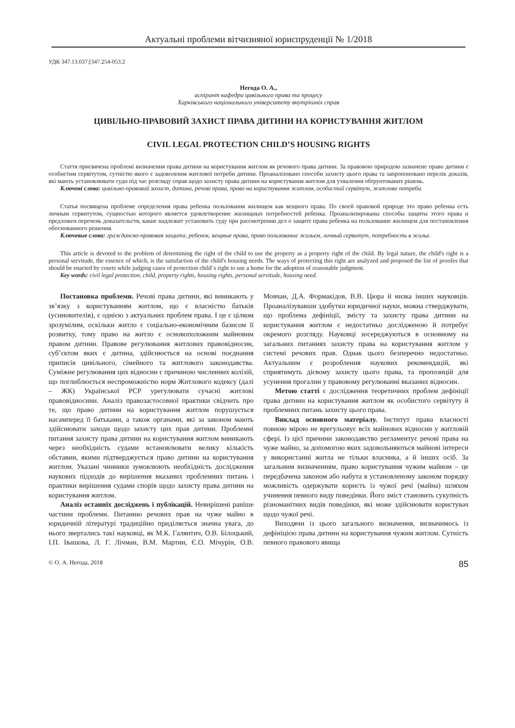Актуальні проблеми вітчизняної юриспруденції № 1/2018
УДК 347.13.037:[347.254-053.2
Негода О. А.,
аспірант кафедри цивільного права та процесу
Харківського національного університету внутрішніх справ
ЦИВІЛЬНО-ПРАВОВИЙ ЗАХИСТ ПРАВА ДИТИНИ НА КОРИСТУВАННЯ ЖИТЛОМ
CIVIL LEGAL PROTECTION CHILD’S HOUSING RIGHTS
Стаття присвячена проблемі визначення права дитини на користування житлом як речового права дитини. За правовою природою зазначене право дитини є особистим сервітутом, сутністю якого є задоволення житлової потреби дитини. Проаналізовано способи захисту цього права та запропоновано перелік доказів, які мають установлювати суди під час розгляду справ щодо захисту права дитини на користування житлом для ухвалення обґрунтованих рішень.
Ключові слова: цивільно-правовий захист, дитина, речові права, право на користування житлом, особистий сервітут, житлова потреба.
Статья посвящена проблеме определения права ребенка пользования жилищем как вещного права. По своей правовой природе это право ребенка есть личным сервитутом, сущностью которого является удовлетворение жилищных потребностей ребенка. Проанализированы способы защиты этого права и предложен перечень доказательств, какие надлежит установить суду при рассмотрении дел о защите права ребенка на пользование жилищем для постановления обоснованного решения.
Ключевые слова: гражданско-правовая защита, ребенок, вещные права, право пользование жильем, личный сервитут, потребность в жилье.
This article is devoted to the problem of determining the right of the child to use the property as a property right of the child. By legal nature, the child's right is a personal servitude, the essence of which, is the satisfaction of the child's housing needs. The ways of protecting this right are analyzed and proposed the list of proofes that should be enacted by courts while judging cases of protection child`s right to use a home for the adoption of reasonable judgment.
Key words: civil legal protection, child, property rights, housing rights, personal servitude, housing need.
Постановка проблеми. Речові права дитини, які виникають у зв’язку з користуванням житлом, що є власністю батьків (усиновителів), є однією з актуальних проблем права. І це є цілком зрозумілим, оскільки житло є соціально-економічним базисом її розвитку, тому право на житло є основоположним майновим правом дитини. Правове регулювання житлових правовідносин, суб’єктом яких є дитина, здійснюється на основі поєднання приписів цивільного, сімейного та житлового законодавства. Суміжне регулювання цих відносин є причиною численних колізій, що поглиблюється неспроможністю норм Житлового кодексу (далі – ЖК) Української РСР урегулювати сучасні житлові правовідносини. Аналіз правозастосовної практики свідчить про те, що право дитини на користування житлом порушується насамперед її батьками, а також органами, які за законом мають здійснювати заходи щодо захисту цих прав дитини. Проблемні питання захисту права дитини на користування житлом виникають через необхідність судами встановлювати велику кількість обставин, якими підтверджується право дитини на користування житлом. Указані чинники зумовлюють необхідність дослідження наукових підходів до вирішення вказаних проблемних питань і практики вирішення судами спорів щодо захисту права дитини на користування житлом.
Аналіз останніх досліджень і публікацій. Невирішені раніше частини проблеми. Питанню речових прав на чуже майно в юридичній літературі традиційно приділяється значна увага, до нього звертались такі науковці, як М.К. Галянтич, О.В. Білоцький, І.П. Івашова, Л. Г. Лічман, В.М. Мартин, Є.О. Мічурін, О.В. Мовчан, Д.А. Формакідов, В.В. Цюра й низка інших науковців. Проаналізувавши здобутки юридичної науки, можна стверджувати, що проблема дефініції, змісту та захисту права дитини на користування житлом є недостатньо дослідженою й потребує окремого розгляду. Науковці зосереджуються в основному на загальних питаннях захисту права на користування житлом у системі речових прав. Однак цього безперечно недостатньо. Актуальним є розроблення наукових рекомендацій, які сприятимуть дієвому захисту цього права, та пропозицій для усунення прогалин у правовому регулюванні вказаних відносин.
Метою статті є дослідження теоретичних проблем дефініції права дитини на користування житлом як особистого сервітуту й проблемних питань захисту цього права.
Виклад основного матеріалу. Інститут права власності повною мірою не врегульовує всіх майнових відносин у житловій сфері. Із цієї причини законодавство регламентує речові права на чуже майно, за допомогою яких задовольняються майнові інтереси у використанні житла не тільки власника, а й інших осіб. За загальним визначенням, право користування чужим майном – це передбачена законом або набута в установленому законом порядку можливість одержувати користь із чужої речі (майна) шляхом учинення певного виду поведінки. Його зміст становить сукупність різноманітних видів поведінки, які може здійснювати користувач щодо чужої речі.
Виходячи із цього загального визначення, визначимось із дефініцією права дитини на користування чужим житлом. Сутність певного правового явища
© О. А. Негода, 2018 85